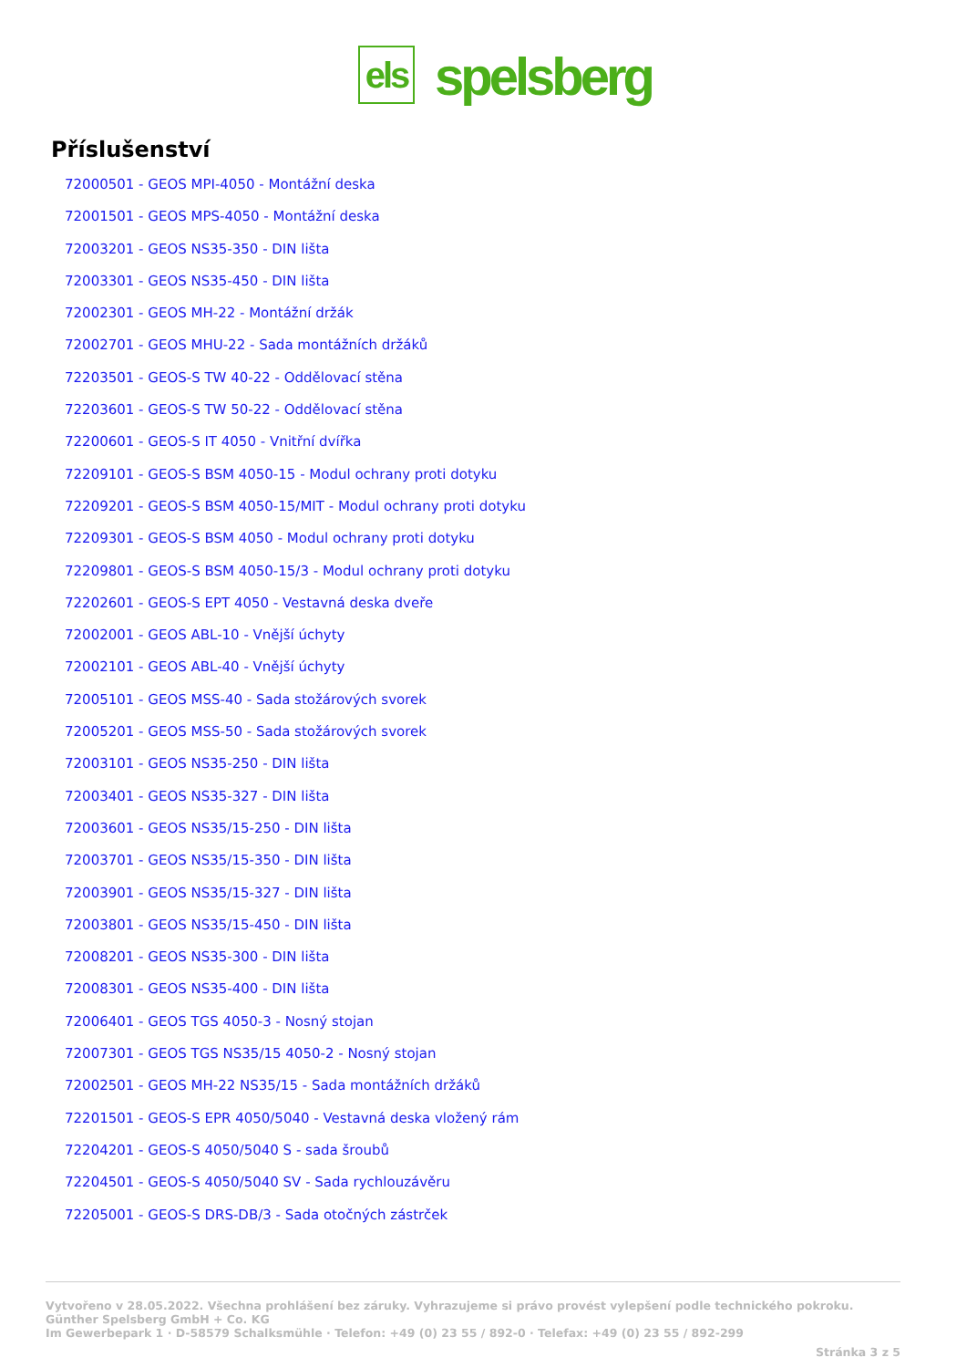els
spelsberg
Příslušenství
72000501 - GEOS MPI-4050 - Montážní deska
72001501 - GEOS MPS-4050 - Montážní deska
72003201 - GEOS NS35-350 - DIN lišta
72003301 - GEOS NS35-450 - DIN lišta
72002301 - GEOS MH-22 - Montážní držák
72002701 - GEOS MHU-22 - Sada montážních držáků
72203501 - GEOS-S TW 40-22 - Oddělovací stěna
72203601 - GEOS-S TW 50-22 - Oddělovací stěna
72200601 - GEOS-S IT 4050 - Vnitřní dvířka
72209101 - GEOS-S BSM 4050-15 - Modul ochrany proti dotyku
72209201 - GEOS-S BSM 4050-15/MIT - Modul ochrany proti dotyku
72209301 - GEOS-S BSM 4050 - Modul ochrany proti dotyku
72209801 - GEOS-S BSM 4050-15/3 - Modul ochrany proti dotyku
72202601 - GEOS-S EPT 4050 - Vestavná deska dveře
72002001 - GEOS ABL-10 - Vnější úchyty
72002101 - GEOS ABL-40 - Vnější úchyty
72005101 - GEOS MSS-40 - Sada stožárových svorek
72005201 - GEOS MSS-50 - Sada stožárových svorek
72003101 - GEOS NS35-250 - DIN lišta
72003401 - GEOS NS35-327 - DIN lišta
72003601 - GEOS NS35/15-250 - DIN lišta
72003701 - GEOS NS35/15-350 - DIN lišta
72003901 - GEOS NS35/15-327 - DIN lišta
72003801 - GEOS NS35/15-450 - DIN lišta
72008201 - GEOS NS35-300 - DIN lišta
72008301 - GEOS NS35-400 - DIN lišta
72006401 - GEOS TGS 4050-3 - Nosný stojan
72007301 - GEOS TGS NS35/15 4050-2 - Nosný stojan
72002501 - GEOS MH-22 NS35/15 - Sada montážních držáků
72201501 - GEOS-S EPR 4050/5040 - Vestavná deska vložený rám
72204201 - GEOS-S 4050/5040 S - sada šroubů
72204501 - GEOS-S 4050/5040 SV - Sada rychlouzávěru
72205001 - GEOS-S DRS-DB/3 - Sada otočných zástrček
Vytvořeno v 28.05.2022. Všechna prohlášení bez záruky. Vyhrazujeme si právo provést vylepšení podle technického pokroku.
Günther Spelsberg GmbH + Co. KG
Im Gewerbepark 1 · D-58579 Schalksmühle · Telefon: +49 (0) 23 55 / 892-0 · Telefax: +49 (0) 23 55 / 892-299
Stránka 3 z 5